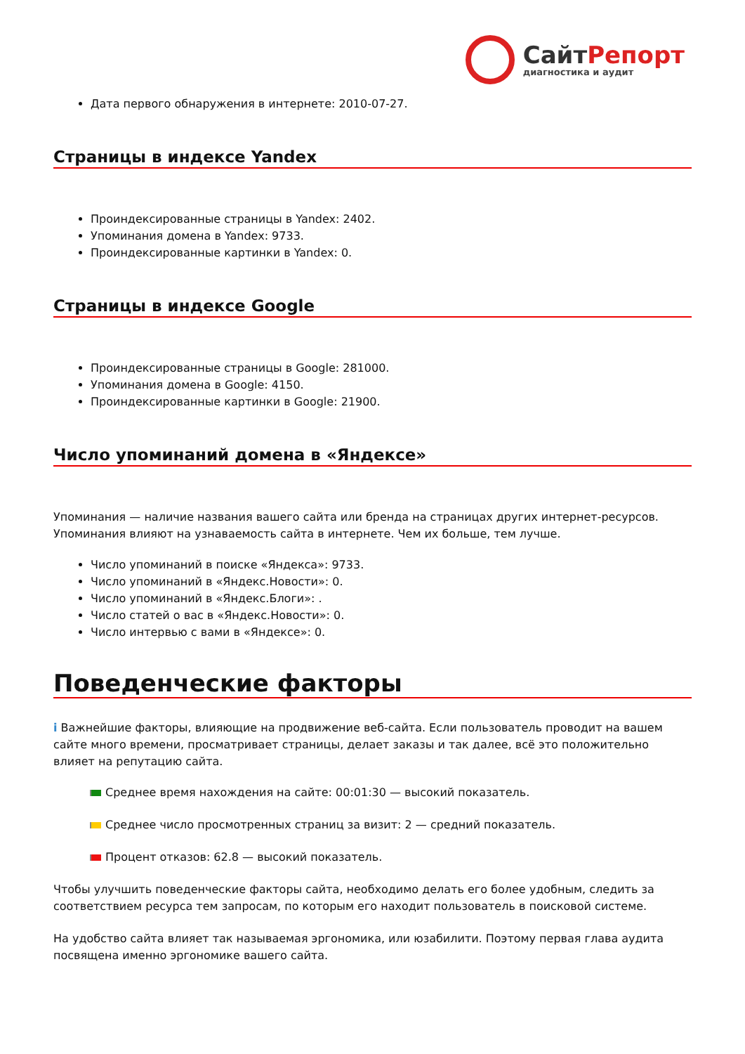СайтРепорт
диагностика и аудит
Дата первого обнаружения в интернете: 2010-07-27.
Страницы в индексе Yandex
Проиндексированные страницы в Yandex: 2402.
Упоминания домена в Yandex: 9733.
Проиндексированные картинки в Yandex: 0.
Страницы в индексе Google
Проиндексированные страницы в Google: 281000.
Упоминания домена в Google: 4150.
Проиндексированные картинки в Google: 21900.
Число упоминаний домена в «Яндексе»
Упоминания — наличие названия вашего сайта или бренда на страницах других интернет-ресурсов. Упоминания влияют на узнаваемость сайта в интернете. Чем их больше, тем лучше.
Число упоминаний в поиске «Яндекса»: 9733.
Число упоминаний в «Яндекс.Новости»: 0.
Число упоминаний в «Яндекс.Блоги»: .
Число статей о вас в «Яндекс.Новости»: 0.
Число интервью с вами в «Яндексе»: 0.
Поведенческие факторы
i Важнейшие факторы, влияющие на продвижение веб-сайта. Если пользователь проводит на вашем сайте много времени, просматривает страницы, делает заказы и так далее, всё это положительно влияет на репутацию сайта.
Среднее время нахождения на сайте: 00:01:30 — высокий показатель.
Среднее число просмотренных страниц за визит: 2 — средний показатель.
Процент отказов: 62.8 — высокий показатель.
Чтобы улучшить поведенческие факторы сайта, необходимо делать его более удобным, следить за соответствием ресурса тем запросам, по которым его находит пользователь в поисковой системе.
На удобство сайта влияет так называемая эргономика, или юзабилити. Поэтому первая глава аудита посвящена именно эргономике вашего сайта.